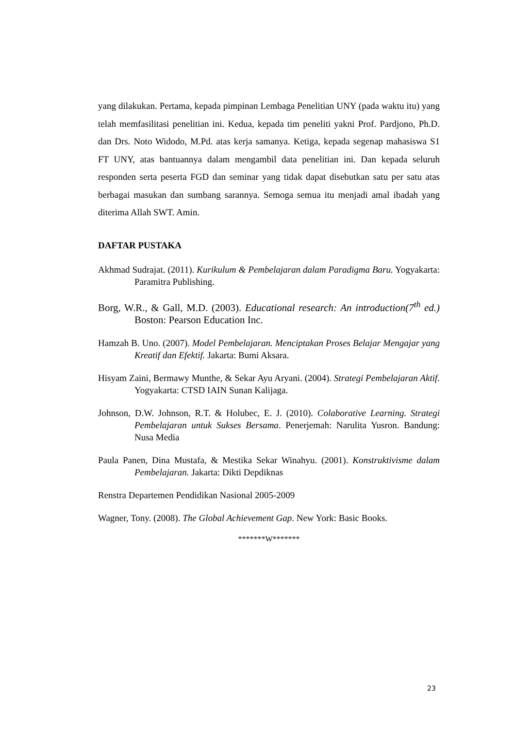yang dilakukan. Pertama, kepada pimpinan Lembaga Penelitian UNY (pada waktu itu) yang telah memfasilitasi penelitian ini. Kedua, kepada tim peneliti yakni Prof. Pardjono, Ph.D. dan Drs. Noto Widodo, M.Pd. atas kerja samanya. Ketiga, kepada segenap mahasiswa S1 FT UNY, atas bantuannya dalam mengambil data penelitian ini. Dan kepada seluruh responden serta peserta FGD dan seminar yang tidak dapat disebutkan satu per satu atas berbagai masukan dan sumbang sarannya. Semoga semua itu menjadi amal ibadah yang diterima Allah SWT. Amin.
DAFTAR PUSTAKA
Akhmad Sudrajat. (2011). Kurikulum & Pembelajaran dalam Paradigma Baru. Yogyakarta: Paramitra Publishing.
Borg, W.R., & Gall, M.D. (2003). Educational research: An introduction(7<sup>th</sup> ed.) Boston: Pearson Education Inc.
Hamzah B. Uno. (2007). Model Pembelajaran. Menciptakan Proses Belajar Mengajar yang Kreatif dan Efektif. Jakarta: Bumi Aksara.
Hisyam Zaini, Bermawy Munthe, & Sekar Ayu Aryani. (2004). Strategi Pembelajaran Aktif. Yogyakarta: CTSD IAIN Sunan Kalijaga.
Johnson, D.W. Johnson, R.T. & Holubec, E. J. (2010). Colaborative Learning. Strategi Pembelajaran untuk Sukses Bersama. Penerjemah: Narulita Yusron. Bandung: Nusa Media
Paula Panen, Dina Mustafa, & Mestika Sekar Winahyu. (2001). Konstruktivisme dalam Pembelajaran. Jakarta: Dikti Depdiknas
Renstra Departemen Pendidikan Nasional 2005-2009
Wagner, Tony. (2008). The Global Achievement Gap. New York: Basic Books.
*******W*******
23